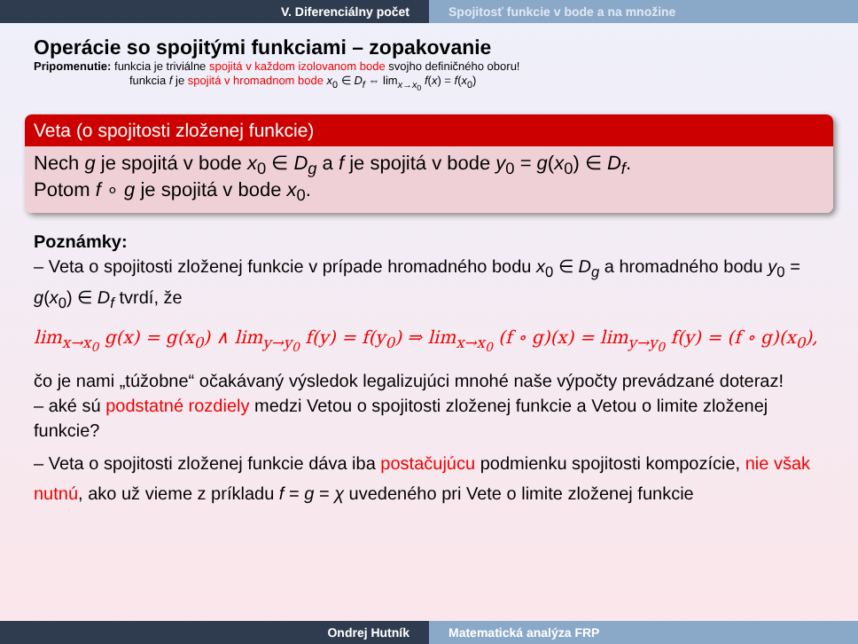V. Diferenciálny počet Spojitosť funkcie v bode a na množine
Operácie so spojitými funkciami – zopakovanie
Pripomenutie: funkcia je triviálne spojitá v každom izolovanom bode svojho definičného oboru!
funkcia f je spojitá v hromadnom bode x<sub>0</sub> ∈ D<sub>f</sub> ⇔ lim<sub>x→x<sub>0</sub></sub> f(x) = f(x<sub>0</sub>)
Veta (o spojitosti zloženej funkcie)
Nech g je spojitá v bode x<sub>0</sub> ∈ D<sub>g</sub> a f je spojitá v bode y<sub>0</sub> = g(x<sub>0</sub>) ∈ D<sub>f</sub>.
Potom f ∘ g je spojitá v bode x<sub>0</sub>.
Poznámky:
– Veta o spojitosti zloženej funkcie v prípade hromadného bodu x<sub>0</sub> ∈ D<sub>g</sub> a hromadného bodu y<sub>0</sub> = g(x<sub>0</sub>) ∈ D<sub>f</sub> tvrdí, že
lim<sub>x→x<sub>0</sub></sub> g(x) = g(x<sub>0</sub>) ∧ lim<sub>y→y<sub>0</sub></sub> f(y) = f(y<sub>0</sub>) ⇒ lim<sub>x→x<sub>0</sub></sub> (f ∘ g)(x) = lim<sub>y→y<sub>0</sub></sub> f(y) = (f ∘ g)(x<sub>0</sub>),
čo je nami „túžobne“ očakávaný výsledok legalizujúci mnohé naše výpočty prevádzané doteraz!
– aké sú podstatné rozdiely medzi Vetou o spojitosti zloženej funkcie a Vetou o limite zloženej funkcie?
– Veta o spojitosti zloženej funkcie dáva iba postačujúcu podmienku spojitosti kompozície, nie však nutnú, ako už vieme z príkladu f = g = χ uvedeného pri Vete o limite zloženej funkcie
Ondrej Hutník Matematická analýza FRP